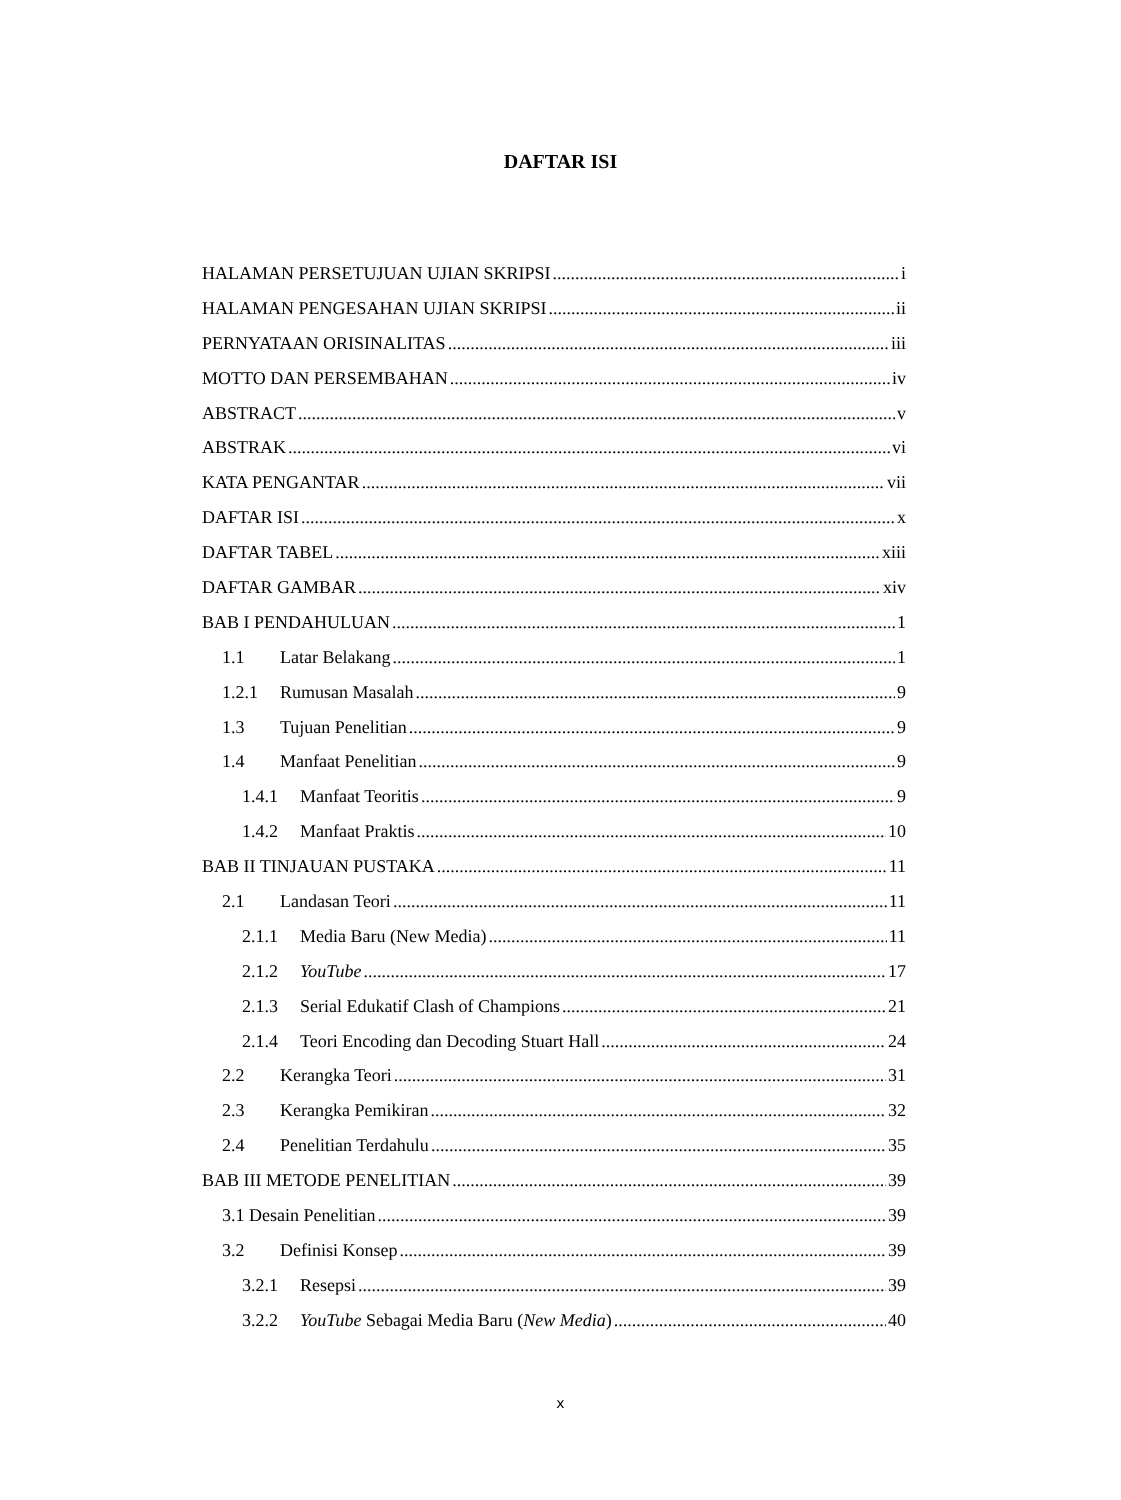DAFTAR ISI
HALAMAN PERSETUJUAN UJIAN SKRIPSI i
HALAMAN PENGESAHAN UJIAN SKRIPSI ii
PERNYATAAN ORISINALITAS iii
MOTTO DAN PERSEMBAHAN iv
ABSTRACT v
ABSTRAK vi
KATA PENGANTAR vii
DAFTAR ISI x
DAFTAR TABEL xiii
DAFTAR GAMBAR xiv
BAB I PENDAHULUAN 1
1.1 Latar Belakang 1
1.2.1 Rumusan Masalah 9
1.3 Tujuan Penelitian 9
1.4 Manfaat Penelitian 9
1.4.1 Manfaat Teoritis 9
1.4.2 Manfaat Praktis 10
BAB II TINJAUAN PUSTAKA 11
2.1 Landasan Teori 11
2.1.1 Media Baru (New Media) 11
2.1.2 YouTube 17
2.1.3 Serial Edukatif Clash of Champions 21
2.1.4 Teori Encoding dan Decoding Stuart Hall 24
2.2 Kerangka Teori 31
2.3 Kerangka Pemikiran 32
2.4 Penelitian Terdahulu 35
BAB III METODE PENELITIAN 39
3.1 Desain Penelitian 39
3.2 Definisi Konsep 39
3.2.1 Resepsi 39
3.2.2 YouTube Sebagai Media Baru (New Media) 40
x